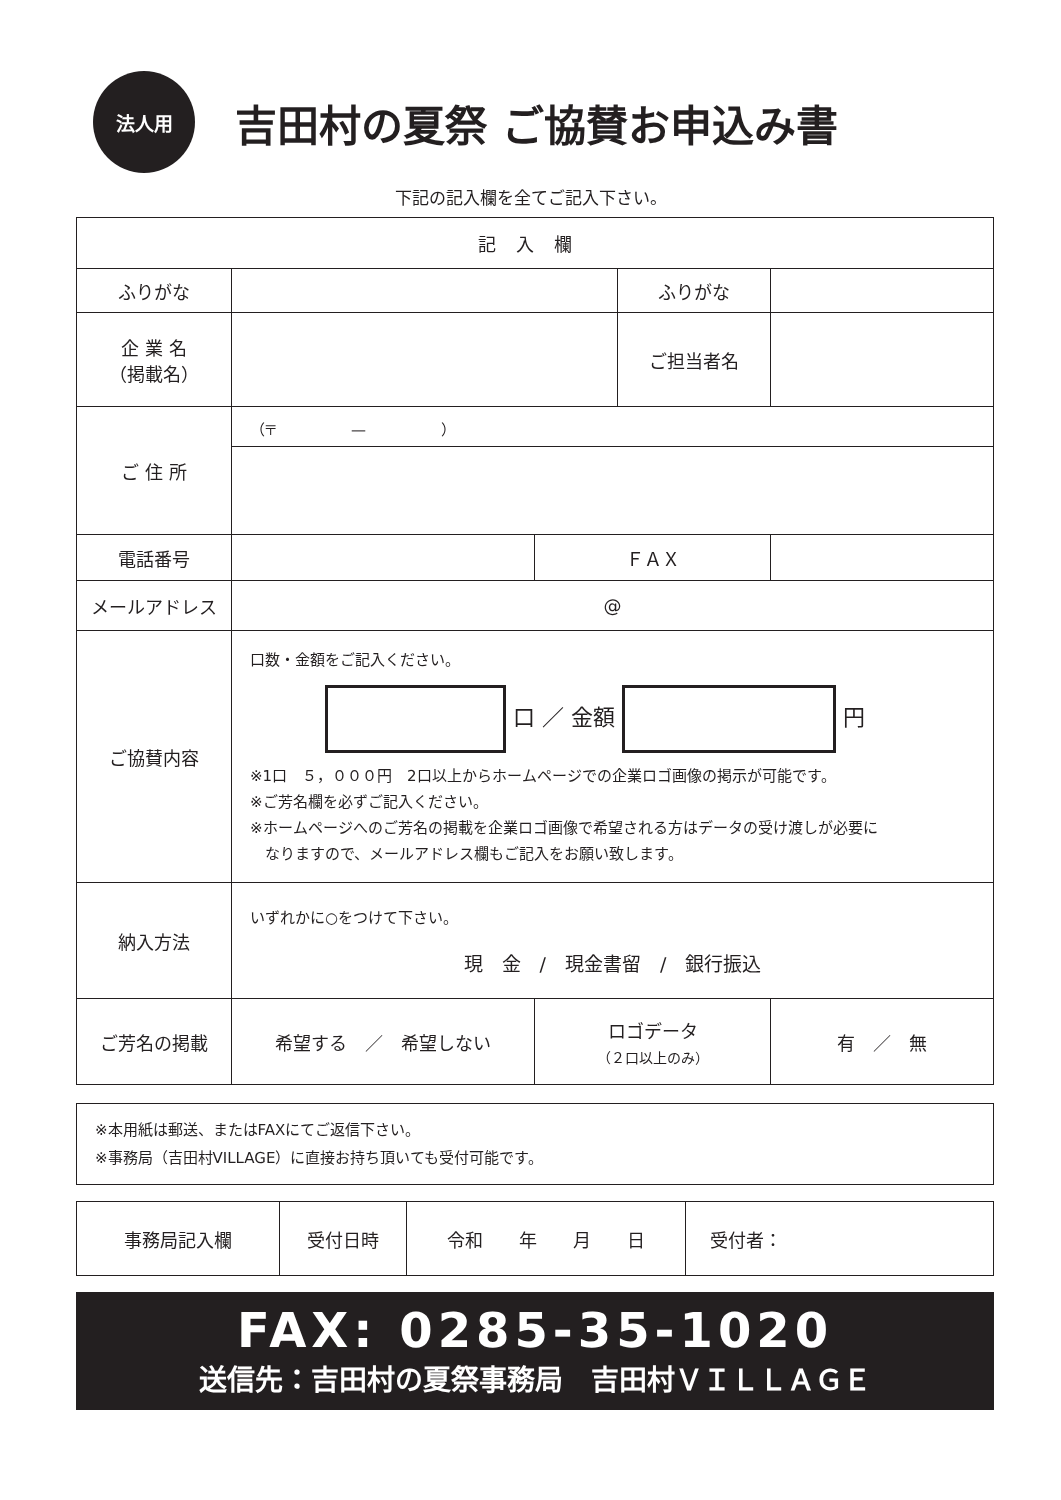法人用
吉田村の夏祭 ご協賛お申込み書
下記の記入欄を全てご記入下さい。
| 記入欄 | | | | |
| ふりがな | | | ふりがな | |
| 企 業 名 （掲載名） | | | ご担当者名 | |
| ご 住 所 | （〒 — ） | | | |
| 電話番号 | | ＦＡＸ | | |
| メールアドレス | @ | | | |
| ご協賛内容 | 口数・金額をご記入ください。 口 ／ 金額 円 ※1口 ５，０００円 2口以上からホームページでの企業ロゴ画像の掲示が可能です。 ※ご芳名欄を必ずご記入ください。 ※ホームページへのご芳名の掲載を企業ロゴ画像で希望される方はデータの受け渡しが必要に なりますので、メールアドレス欄もご記入をお願い致します。 | | | |
| 納入方法 | いずれかに○をつけて下さい。 現 金 / 現金書留 / 銀行振込 | | | |
| ご芳名の掲載 | 希望する ／ 希望しない | ロゴデータ （２口以上のみ） | | 有 ／ 無 |
※本用紙は郵送、またはFAXにてご返信下さい。
※事務局（吉田村VILLAGE）に直接お持ち頂いても受付可能です。
| 事務局記入欄 | 受付日時 | 令和 年 月 日 | 受付者： |
FAX: 0285-35-1020
送信先：吉田村の夏祭事務局　吉田村ＶＩＬＬＡＧＥ